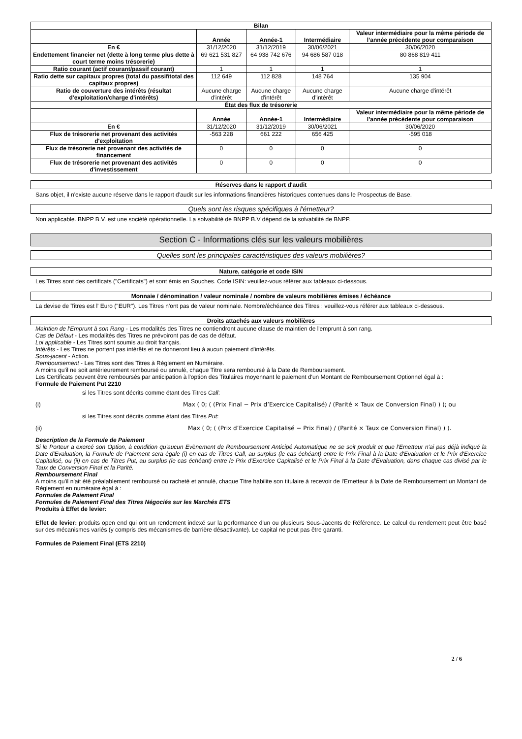| Bilan | | | | |
| --- | --- | --- | --- | --- |
| | Année | Année-1 | Intermédiaire | Valeur intermédiaire pour la même période de l’année précédente pour comparaison |
| En € | 31/12/2020 | 31/12/2019 | 30/06/2021 | 30/06/2020 |
| Endettement financier net (dette à long terme plus dette à court terme moins trésorerie) | 69 621 531 827 | 64 938 742 676 | 94 686 587 018 | 80 868 819 411 |
| Ratio courant (actif courant/passif courant) | 1 | 1 | 1 | 1 |
| Ratio dette sur capitaux propres (total du passif/total des capitaux propres) | 112 649 | 112 828 | 148 764 | 135 904 |
| Ratio de couverture des intérêts (résultat d'exploitation/charge d'intérêts) | Aucune charge d'intérêt | Aucune charge d'intérêt | Aucune charge d'intérêt | Aucune charge d'intérêt |
| État des flux de trésorerie | | | | |
| | Année | Année-1 | Intermédiaire | Valeur intermédiaire pour la même période de l’année précédente pour comparaison |
| En € | 31/12/2020 | 31/12/2019 | 30/06/2021 | 30/06/2020 |
| Flux de trésorerie net provenant des activités d'exploitation | -563 228 | 661 222 | 656 425 | -595 018 |
| Flux de trésorerie net provenant des activités de financement | 0 | 0 | 0 | 0 |
| Flux de trésorerie net provenant des activités d'investissement | 0 | 0 | 0 | 0 |
Réserves dans le rapport d'audit
Sans objet, il n'existe aucune réserve dans le rapport d'audit sur les informations financières historiques contenues dans le Prospectus de Base.
Quels sont les risques spécifiques à l'émetteur?
Non applicable. BNPP B.V. est une société opérationnelle. La solvabilité de BNPP B.V dépend de la solvabilité de BNPP.
Section C - Informations clés sur les valeurs mobilières
Quelles sont les principales caractéristiques des valeurs mobilières?
Nature, catégorie et code ISIN
Les Titres sont des certificats ("Certificats") et sont émis en Souches. Code ISIN: veuillez-vous référer aux tableaux ci-dessous.
Monnaie / dénomination / valeur nominale / nombre de valeurs mobilières émises / échéance
La devise de Titres est l' Euro ("EUR"). Les Titres n'ont pas de valeur nominale. Nombre/échéance des Titres : veuillez-vous référer aux tableaux ci-dessous.
Droits attachés aux valeurs mobilières
Maintien de l'Emprunt à son Rang - Les modalités des Titres ne contiendront aucune clause de maintien de l'emprunt à son rang.
Cas de Défaut - Les modalités des Titres ne prévoiront pas de cas de défaut.
Loi applicable - Les Titres sont soumis au droit français.
Intérêts - Les Titres ne portent pas intérêts et ne donneront lieu à aucun paiement d'intérêts.
Sous-jacent - Action.
Remboursement - Les Titres sont des Titres à Règlement en Numéraire.
A moins qu'il ne soit antérieurement remboursé ou annulé, chaque Titre sera remboursé à la Date de Remboursement.
Les Certificats peuvent être remboursés par anticipation à l'option des Titulaires moyennant le paiement d'un Montant de Remboursement Optionnel égal à :
Formule de Paiement Put 2210
si les Titres sont décrits comme étant des Titres Call:
(i) Max ( 0; ( (Prix Final − Prix d’Exercice Capitalisé) / (Parité × Taux de Conversion Final) ) ); ou
si les Titres sont décrits comme étant des Titres Put:
(ii) Max ( 0; ( (Prix d’Exercice Capitalisé − Prix Final) / (Parité × Taux de Conversion Final) ) ).
Description de la Formule de Paiement
Si le Porteur a exercé son Option, à condition qu'aucun Evènement de Remboursement Anticipé Automatique ne se soit produit et que l'Emetteur n'ai pas déjà indiqué la Date d'Evaluation, la Formule de Paiement sera égale (i) en cas de Titres Call, au surplus (le cas échéant) entre le Prix Final à la Date d'Evaluation et le Prix d'Exercice Capitalisé, ou (ii) en cas de Titres Put, au surplus (le cas échéant) entre le Prix d'Exercice Capitalisé et le Prix Final à la Date d'Evaluation, dans chaque cas divisé par le Taux de Conversion Final et la Parité.
Remboursement Final
A moins qu'il n'ait été préalablement remboursé ou racheté et annulé, chaque Titre habilite son titulaire à recevoir de l'Emetteur à la Date de Remboursement un Montant de Règlement en numéraire égal à :
Formules de Paiement Final
Formules de Paiement Final des Titres Négociés sur les Marchés ETS
Produits à Effet de levier:
Effet de levier: produits open end qui ont un rendement indexé sur la performance d'un ou plusieurs Sous-Jacents de Référence. Le calcul du rendement peut être basé sur des mécanismes variés (y compris des mécanismes de barrière désactivante). Le capital ne peut pas être garanti.
Formules de Paiement Final (ETS 2210)
2 / 6